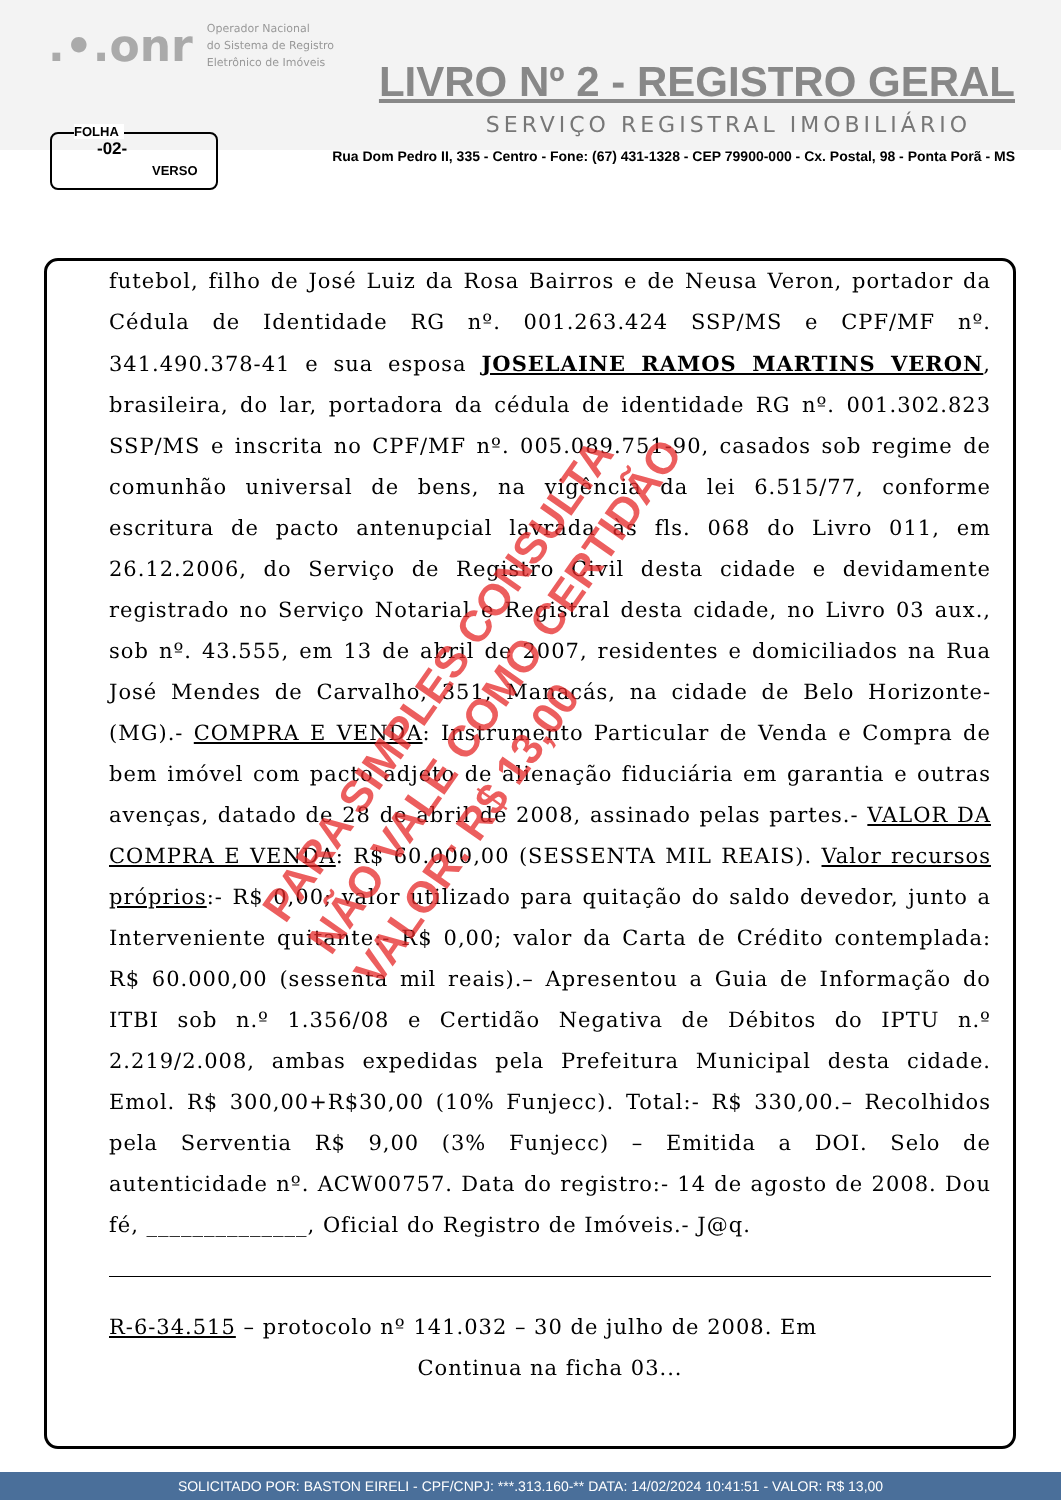.•.onr Operador Nacional
do Sistema de Registro
Eletrônico de Imóveis
LIVRO Nº 2 - REGISTRO GERAL
SERVIÇO REGISTRAL IMOBILIÁRIO
Rua Dom Pedro II, 335 - Centro - Fone: (67) 431-1328 - CEP 79900-000 - Cx. Postal, 98 - Ponta Porã - MS
FOLHA
-02-
VERSO
futebol, filho de José Luiz da Rosa Bairros e de Neusa Veron, portador da Cédula de Identidade RG nº. 001.263.424 SSP/MS e CPF/MF nº. 341.490.378-41 e sua esposa JOSELAINE RAMOS MARTINS VERON, brasileira, do lar, portadora da cédula de identidade RG nº. 001.302.823 SSP/MS e inscrita no CPF/MF nº. 005.089.751-90, casados sob regime de comunhão universal de bens, na vigência da lei 6.515/77, conforme escritura de pacto antenupcial lavrada às fls. 068 do Livro 011, em 26.12.2006, do Serviço de Registro Civil desta cidade e devidamente registrado no Serviço Notarial e Registral desta cidade, no Livro 03 aux., sob nº. 43.555, em 13 de abril de 2007, residentes e domiciliados na Rua José Mendes de Carvalho, 351, Manacás, na cidade de Belo Horizonte-(MG).- COMPRA E VENDA: Instrumento Particular de Venda e Compra de bem imóvel com pacto adjeto de alienação fiduciária em garantia e outras avenças, datado de 28 de abril de 2008, assinado pelas partes.- VALOR DA COMPRA E VENDA: R$ 60.000,00 (SESSENTA MIL REAIS). Valor recursos próprios:- R$ 0,00; valor utilizado para quitação do saldo devedor, junto a Interveniente quitante:- R$ 0,00; valor da Carta de Crédito contemplada: R$ 60.000,00 (sessenta mil reais).– Apresentou a Guia de Informação do ITBI sob n.º 1.356/08 e Certidão Negativa de Débitos do IPTU n.º 2.219/2.008, ambas expedidas pela Prefeitura Municipal desta cidade. Emol. R$ 300,00+R$30,00 (10% Funjecc). Total:- R$ 330,00.– Recolhidos pela Serventia R$ 9,00 (3% Funjecc) – Emitida a DOI. Selo de autenticidade nº. ACW00757. Data do registro:- 14 de agosto de 2008. Dou fé, ______________, Oficial do Registro de Imóveis.- J@q.
R-6-34.515 – protocolo nº 141.032 – 30 de julho de 2008. Em
Continua na ficha 03...
PARA SIMPLES CONSULTA
NÃO VALE COMO CERTIDÃO
VALOR: R$ 13,00
SOLICITADO POR: BASTON EIRELI - CPF/CNPJ: ***.313.160-** DATA: 14/02/2024 10:41:51 - VALOR: R$ 13,00